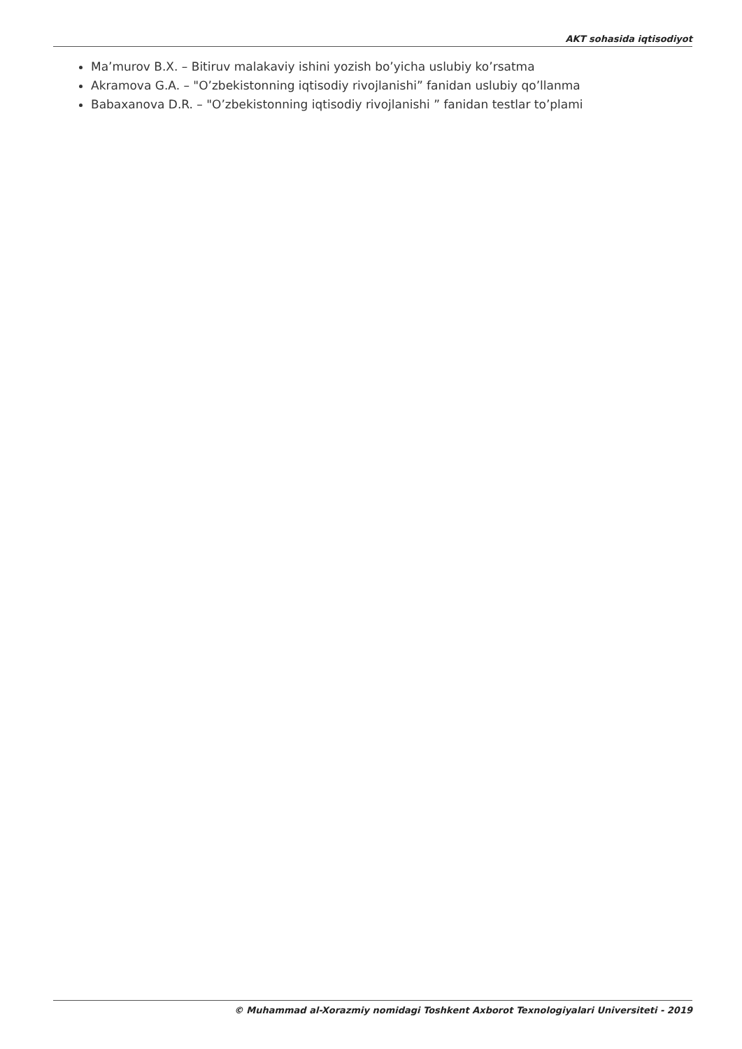AKT sohasida iqtisodiyot
Ma’murov B.X. – Bitiruv malakaviy ishini yozish bo’yicha uslubiy ko’rsatma
Akramova G.A. – "O’zbekistonning iqtisodiy rivojlanishi” fanidan uslubiy qo’llanma
Babaxanova D.R. – "O’zbekistonning iqtisodiy rivojlanishi ” fanidan testlar to’plami
© Muhammad al-Xorazmiy nomidagi Toshkent Axborot Texnologiyalari Universiteti - 2019